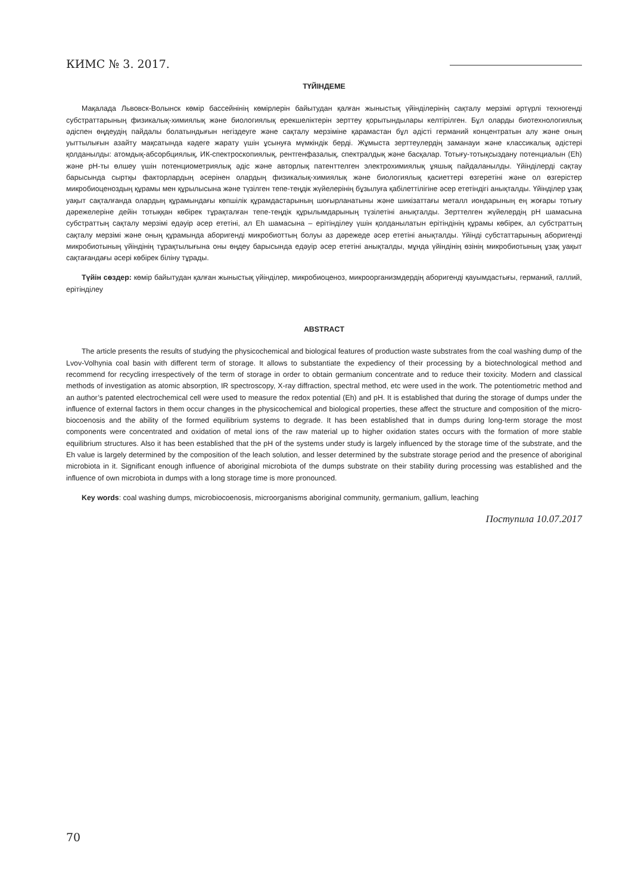КИМС № 3. 2017.
ТҮЙІНДЕМЕ
Мақалада Львовск-Волынск көмір бассейнінің көмірлерін байытудан қалған жыныстық үйінділерінің сақталу мерзімі әртүрлі техногенді субстраттарының физикалық-химиялық және биологиялық ерекшеліктерін зерттеу қорытындылары келтірілген. Бұл оларды биотехнологиялық әдіспен өңдеудің пайдалы болатындығын негіздеуге және сақталу мерзіміне қарамастан бұл әдісті германий концентратын алу және оның уыттылығын азайту мақсатында кәдеге жарату үшін ұсынуға мүмкіндік берді. Жұмыста зерттеулердің заманауи және классикалық әдістері қолданылды: атомдық-абсорбциялық, ИК-спектроскопиялық, рентгенфазалық, спектралдық және басқалар. Тотығу-тотықсыздану потенциалын (Eh) және pH-ты өлшеу үшін потенциометриялық әдіс және авторлық патенттелген электрохимиялық ұяшық пайдаланылды. Үйінділерді сақтау барысында сыртқы факторлардың әсерінен олардың физикалық-химиялық және биологиялық қасиеттері өзгеретіні және ол өзгерістер микробиоценоздың құрамы мен құрылысына және түзілген тепе-теңдік жүйелерінің бұзылуға қабілеттілігіне әсер ететіндігі анықталды. Үйінділер ұзақ уақыт сақталғанда олардың құрамындағы көпшілік құрамдастарының шоғырланатыны және шикізаттағы металл иондарының ең жоғары тотығу дәрежелеріне дейін тотыққан көбірек тұрақталған тепе-теңдік құрылымдарының түзілетіні анықталды. Зерттелген жүйелердің pH шамасына субстраттың сақталу мерзімі едәуір әсер ететіні, ал Eh шамасына – ерітінділеу үшін қолданылатын ерітіндінің құрамы көбірек, ал субстраттың сақталу мерзімі және оның құрамында аборигенді микробиоттың болуы аз дәрежеде әсер ететіні анықталды. Үйінді субстаттарының аборигенді микробиотының үйіндінің тұрақтылығына оны өңдеу барысында едәуір әсер ететіні анықталды, мұнда үйіндінің өзінің микробиотының ұзақ уақыт сақтағандағы әсері көбірек біліну тұрады.
Түйін сөздер: көмір байытудан қалған жыныстық үйінділер, микробиоценоз, микроорганизмдердің аборигенді қауымдастығы, германий, галлий, ерітінділеу
ABSTRACT
The article presents the results of studying the physicochemical and biological features of production waste substrates from the coal washing dump of the Lvov-Volhynia coal basin with different term of storage. It allows to substantiate the expediency of their processing by a biotechnological method and recommend for recycling irrespectively of the term of storage in order to obtain germanium concentrate and to reduce their toxicity. Modern and classical methods of investigation as atomic absorption, IR spectroscopy, X-ray diffraction, spectral method, etc were used in the work. The potentiometric method and an author’s patented electrochemical cell were used to measure the redox potential (Eh) and pH. It is established that during the storage of dumps under the influence of external factors in them occur changes in the physicochemical and biological properties, these affect the structure and composition of the micro-biocoenosis and the ability of the formed equilibrium systems to degrade. It has been established that in dumps during long-term storage the most components were concentrated and oxidation of metal ions of the raw material up to higher oxidation states occurs with the formation of more stable equilibrium structures. Also it has been established that the pH of the systems under study is largely influenced by the storage time of the substrate, and the Eh value is largely determined by the composition of the leach solution, and lesser determined by the substrate storage period and the presence of aboriginal microbiota in it. Significant enough influence of aboriginal microbiota of the dumps substrate on their stability during processing was established and the influence of own microbiota in dumps with a long storage time is more pronounced.
Key words: coal washing dumps, microbiocoenosis, microorganisms aboriginal community, germanium, gallium, leaching
Поступила 10.07.2017
70